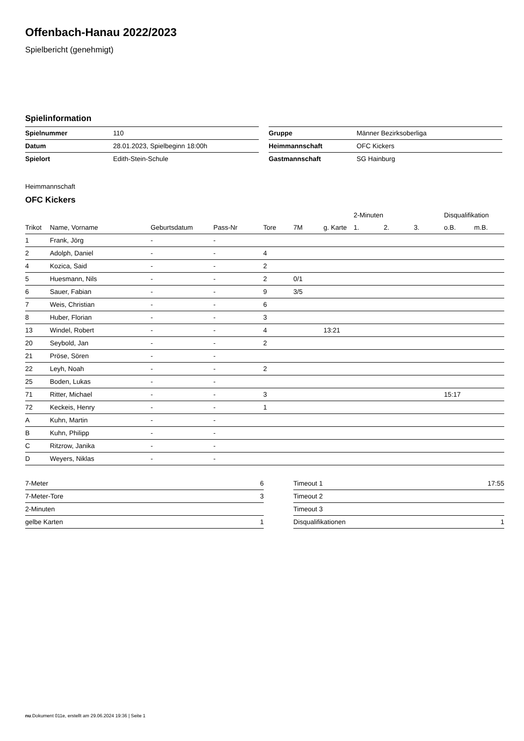Offenbach-Hanau 2022/2023
Spielbericht (genehmigt)
Spielinformation
| Spielnummer | 110 |
| Datum | 28.01.2023, Spielbeginn 18:00h |
| Spielort | Edith-Stein-Schule |
| Gruppe | Männer Bezirksoberliga |
| Heimmannschaft | OFC Kickers |
| Gastmannschaft | SG Hainburg |
Heimmannschaft
OFC Kickers
| | | | | | | | 2-Minuten | | | Disqualifikation | |
| --- | --- | --- | --- | --- | --- | --- | --- | --- | --- | --- | --- |
| Trikot | Name, Vorname | Geburtsdatum | Pass-Nr | Tore | 7M | g. Karte | 1. | 2. | 3. | o.B. | m.B. |
| 1 | Frank, Jörg | - | - | | | | | | | | |
| 2 | Adolph, Daniel | - | - | 4 | | | | | | | |
| 4 | Kozica, Said | - | - | 2 | | | | | | | |
| 5 | Huesmann, Nils | - | - | 2 | 0/1 | | | | | | |
| 6 | Sauer, Fabian | - | - | 9 | 3/5 | | | | | | |
| 7 | Weis, Christian | - | - | 6 | | | | | | | |
| 8 | Huber, Florian | - | - | 3 | | | | | | | |
| 13 | Windel, Robert | - | - | 4 | | 13:21 | | | | | |
| 20 | Seybold, Jan | - | - | 2 | | | | | | | |
| 21 | Pröse, Sören | - | - | | | | | | | | |
| 22 | Leyh, Noah | - | - | 2 | | | | | | | |
| 25 | Boden, Lukas | - | - | | | | | | | | |
| 71 | Ritter, Michael | - | - | 3 | | | | | | 15:17 | |
| 72 | Keckeis, Henry | - | - | 1 | | | | | | | |
| A | Kuhn, Martin | - | - | | | | | | | | |
| B | Kuhn, Philipp | - | - | | | | | | | | |
| C | Ritzrow, Janika | - | - | | | | | | | | |
| D | Weyers, Niklas | - | - | | | | | | | | |
| 7-Meter | 6 |
| 7-Meter-Tore | 3 |
| 2-Minuten | |
| gelbe Karten | 1 |
| Timeout 1 | 17:55 |
| Timeout 2 | |
| Timeout 3 | |
| Disqualifikationen | 1 |
nu.Dokument 011e, erstellt am 29.06.2024 19:36 | Seite 1